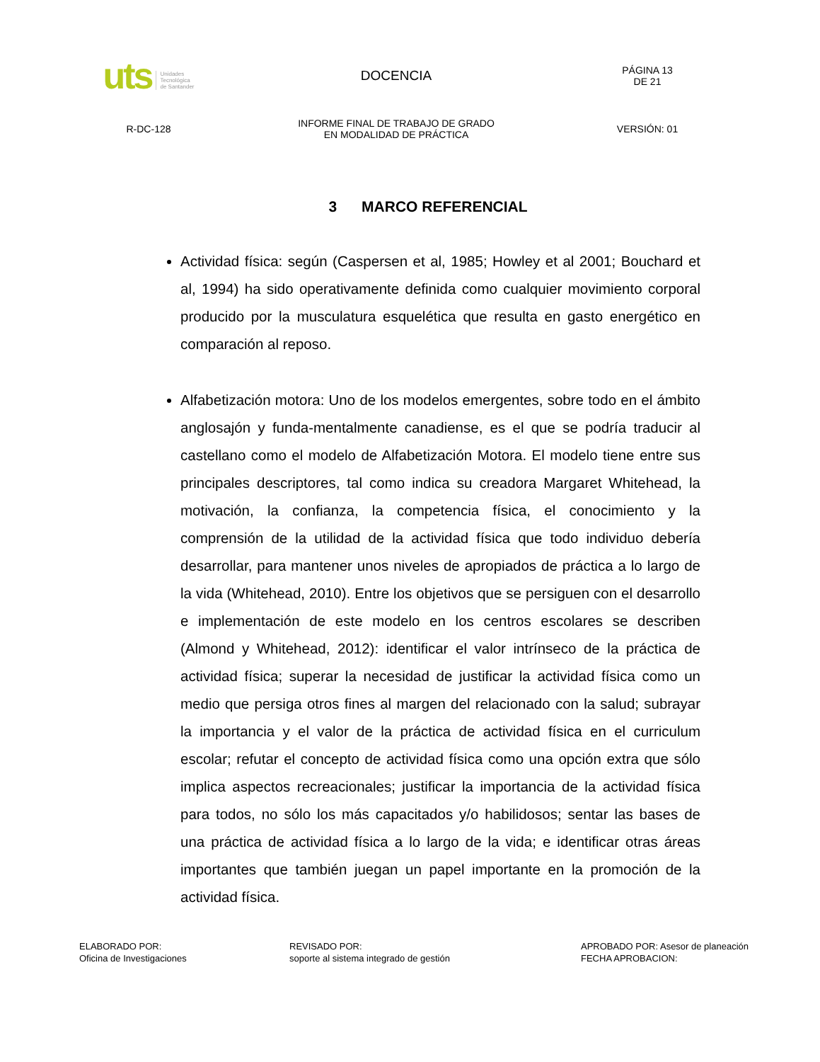| uts Unidades Tecnológica de Santander | DOCENCIA | PÁGINA 13 DE 21 |
| R-DC-128 | INFORME FINAL DE TRABAJO DE GRADO EN MODALIDAD DE PRÁCTICA | VERSIÓN: 01 |
3 MARCO REFERENCIAL
Actividad física: según (Caspersen et al, 1985; Howley et al 2001; Bouchard et al, 1994) ha sido operativamente definida como cualquier movimiento corporal producido por la musculatura esquelética que resulta en gasto energético en comparación al reposo.
Alfabetización motora: Uno de los modelos emergentes, sobre todo en el ámbito anglosajón y funda-mentalmente canadiense, es el que se podría traducir al castellano como el modelo de Alfabetización Motora. El modelo tiene entre sus principales descriptores, tal como indica su creadora Margaret Whitehead, la motivación, la confianza, la competencia física, el conocimiento y la comprensión de la utilidad de la actividad física que todo individuo debería desarrollar, para mantener unos niveles de apropiados de práctica a lo largo de la vida (Whitehead, 2010). Entre los objetivos que se persiguen con el desarrollo e implementación de este modelo en los centros escolares se describen (Almond y Whitehead, 2012): identificar el valor intrínseco de la práctica de actividad física; superar la necesidad de justificar la actividad física como un medio que persiga otros fines al margen del relacionado con la salud; subrayar la importancia y el valor de la práctica de actividad física en el curriculum escolar; refutar el concepto de actividad física como una opción extra que sólo implica aspectos recreacionales; justificar la importancia de la actividad física para todos, no sólo los más capacitados y/o habilidosos; sentar las bases de una práctica de actividad física a lo largo de la vida; e identificar otras áreas importantes que también juegan un papel importante en la promoción de la actividad física.
| ELABORADO POR: Oficina de Investigaciones | REVISADO POR: soporte al sistema integrado de gestión | APROBADO POR: Asesor de planeación FECHA APROBACION: |